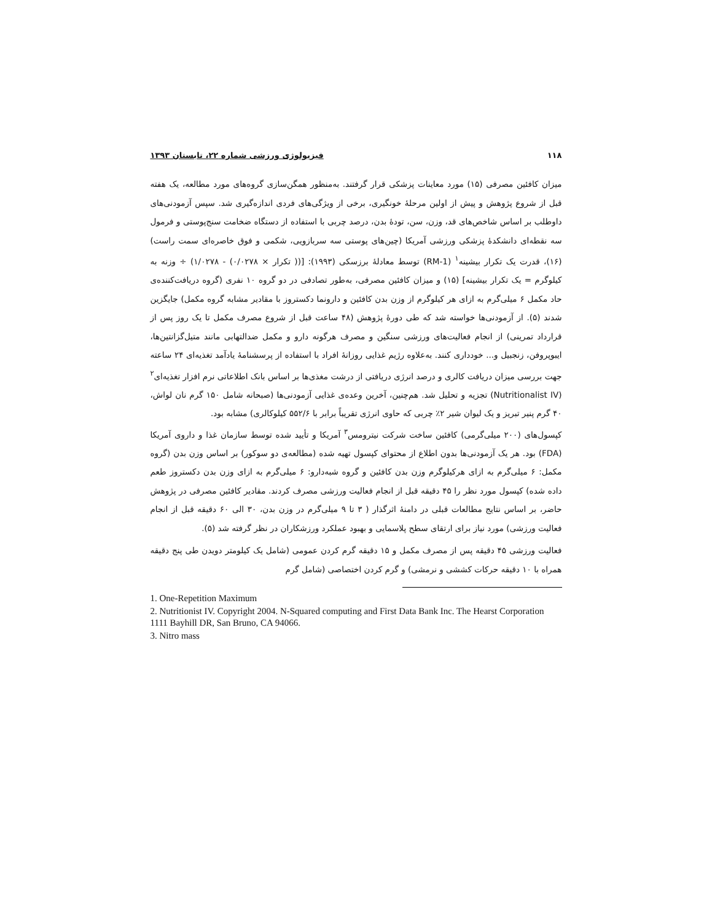۱۱۸ فیزیولوژی ورزشی شماره ۲۲، تابستان ۱۳۹۳
میزان کافئین مصرفی (۱۵) مورد معاینات پزشکی قرار گرفتند. به‌منظور همگن‌سازی گروه‌های مورد مطالعه، یک هفته قبل از شروع پژوهش و پیش از اولین مرحلۀ خونگیری، برخی از ویژگی‌های فردی اندازه‌گیری شد. سپس آزمودنی‌های داوطلب بر اساس شاخص‌های قد، وزن، سن، تودۀ بدن، درصد چربی با استفاده از دستگاه ضخامت سنج‌پوستی و فرمول سه نقطه‌ای دانشکدۀ پزشکی ورزشی آمریکا (چین‌های پوستی سه سربازویی، شکمی و فوق خاصره‌ای سمت راست) (۱۶)، قدرت یک تکرار بیشینه<sup>۱</sup> (1-RM) توسط معادلۀ برزسکی (۱۹۹۳): [(( تکرار × ۰/۰۲۷۸) - ۱/۰۲۷۸) ÷ وزنه به کیلوگرم = یک تکرار بیشینه] (۱۵) و میزان کافئین مصرفی، به‌طور تصادفی در دو گروه ۱۰ نفری (گروه دریافت‌کننده‌ی حاد مکمل ۶ میلی‌گرم به ازای هر کیلوگرم از وزن بدن کافئین و دارونما دکستروز با مقادیر مشابه گروه مکمل) جایگزین شدند (۵). از آزمودنی‌ها خواسته شد که طی دورۀ پژوهش (۴۸ ساعت قبل از شروع مصرف مکمل تا یک روز پس از قرارداد تمرینی) از انجام فعالیت‌های ورزشی سنگین و مصرف هرگونه دارو و مکمل ضدالتهابی مانند متیل‌گزانتین‌ها، ایبوپروفن، زنجبیل و... خودداری کنند. به‌علاوه رژیم غذایی روزانۀ افراد با استفاده از پرسشنامۀ یادآمد تغذیه‌ای ۲۴ ساعته جهت بررسی میزان دریافت کالری و درصد انرژی دریافتی از درشت مغذی‌ها بر اساس بانک اطلاعاتی نرم افزار تغذیه‌ای<sup>۲</sup> (Nutritionalist IV) تجزیه و تحلیل شد. هم‌چنین، آخرین وعده‌ی غذایی آزمودنی‌ها (صبحانه شامل ۱۵۰ گرم نان لواش، ۴۰ گرم پنیر تبریز و یک لیوان شیر ۲٪ چربی که حاوی انرژی تقریباً برابر با ۵۵۲/۶ کیلوکالری) مشابه بود.
کپسول‌های (۲۰۰ میلی‌گرمی) کافئین ساخت شرکت نیترومس<sup>۳</sup> آمریکا و تأیید شده توسط سازمان غذا و داروی آمریکا (FDA) بود. هر یک آزمودنی‌ها بدون اطلاع از محتوای کپسول تهیه شده (مطالعه‌ی دو سوکور) بر اساس وزن بدن (گروه مکمل: ۶ میلی‌گرم به ازای هرکیلوگرم وزن بدن کافئین و گروه شبه‌دارو: ۶ میلی‌گرم به ازای وزن بدن دکستروز طعم داده شده) کپسول مورد نظر را ۴۵ دقیقه قبل از انجام فعالیت ورزشی مصرف کردند. مقادیر کافئین مصرفی در پژوهش حاضر، بر اساس نتایج مطالعات قبلی در دامنۀ اثرگذار ( ۳ تا ۹ میلی‌گرم در وزن بدن، ۳۰ الی ۶۰ دقیقه قبل از انجام فعالیت ورزشی) مورد نیاز برای ارتقای سطح پلاسمایی و بهبود عملکرد ورزشکاران در نظر گرفته شد (۵).
فعالیت ورزشی ۴۵ دقیقه پس از مصرف مکمل و ۱۵ دقیقه گرم کردن عمومی (شامل یک کیلومتر دویدن طی پنج دقیقه همراه با ۱۰ دقیقه حرکات کششی و نرمشی) و گرم کردن اختصاصی (شامل گرم
1. One-Repetition Maximum
2. Nutritionist IV. Copyright 2004. N-Squared computing and First Data Bank Inc. The Hearst Corporation 1111 Bayhill DR, San Bruno, CA 94066.
3. Nitro mass